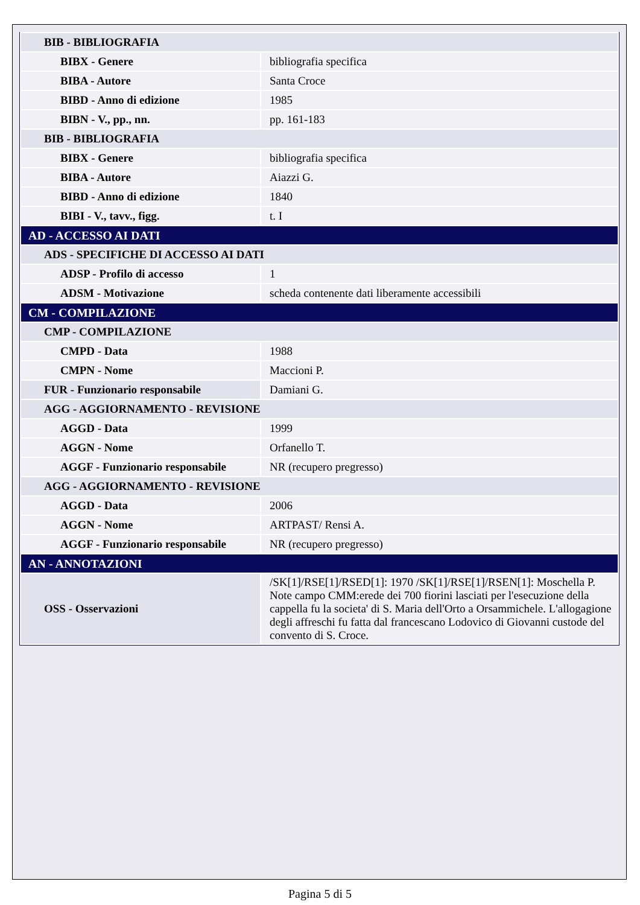| BIB - BIBLIOGRAFIA | |
| BIBX - Genere | bibliografia specifica |
| BIBA - Autore | Santa Croce |
| BIBD - Anno di edizione | 1985 |
| BIBN - V., pp., nn. | pp. 161-183 |
| BIB - BIBLIOGRAFIA | |
| BIBX - Genere | bibliografia specifica |
| BIBA - Autore | Aiazzi G. |
| BIBD - Anno di edizione | 1840 |
| BIBI - V., tavv., figg. | t. I |
| AD - ACCESSO AI DATI | |
| ADS - SPECIFICHE DI ACCESSO AI DATI | |
| ADSP - Profilo di accesso | 1 |
| ADSM - Motivazione | scheda contenente dati liberamente accessibili |
| CM - COMPILAZIONE | |
| CMP - COMPILAZIONE | |
| CMPD - Data | 1988 |
| CMPN - Nome | Maccioni P. |
| FUR - Funzionario responsabile | Damiani G. |
| AGG - AGGIORNAMENTO - REVISIONE | |
| AGGD - Data | 1999 |
| AGGN - Nome | Orfanello T. |
| AGGF - Funzionario responsabile | NR (recupero pregresso) |
| AGG - AGGIORNAMENTO - REVISIONE | |
| AGGD - Data | 2006 |
| AGGN - Nome | ARTPAST/ Rensi A. |
| AGGF - Funzionario responsabile | NR (recupero pregresso) |
| AN - ANNOTAZIONI | |
| OSS - Osservazioni | /SK[1]/RSE[1]/RSED[1]: 1970 /SK[1]/RSE[1]/RSEN[1]: Moschella P. Note campo CMM:erede dei 700 fiorini lasciati per l'esecuzione della cappella fu la societa' di S. Maria dell'Orto a Orsammichele. L'allogagione degli affreschi fu fatta dal francescano Lodovico di Giovanni custode del convento di S. Croce. |
Pagina 5 di 5